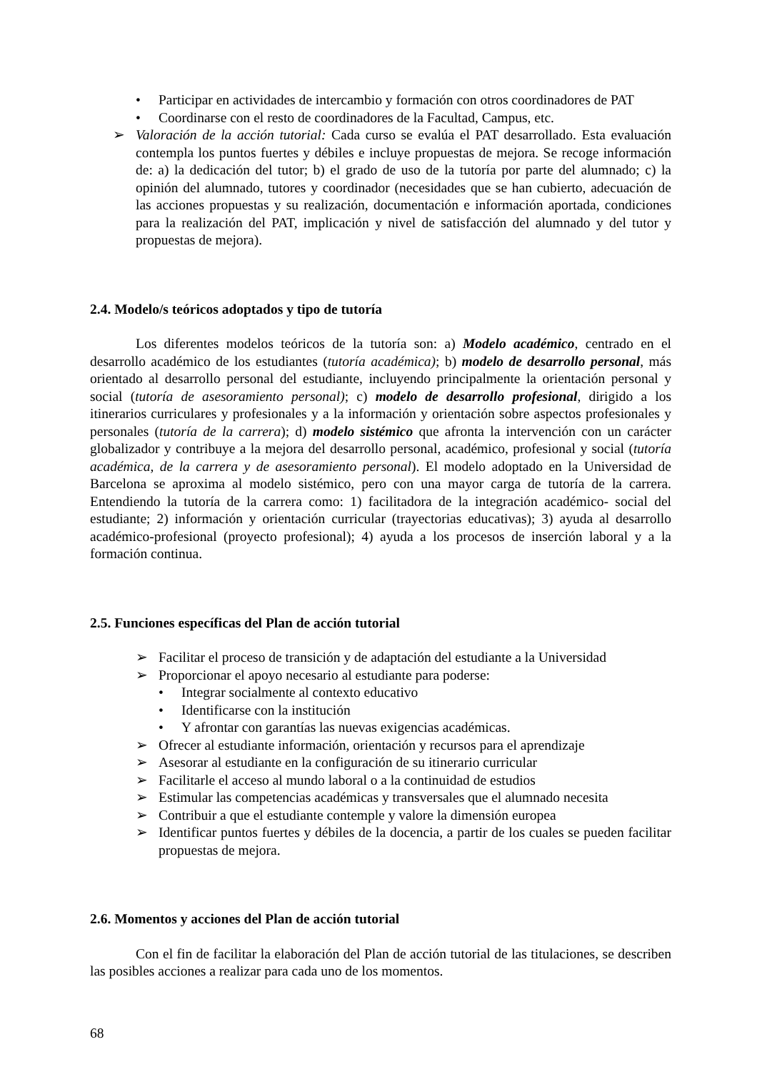• Participar en actividades de intercambio y formación con otros coordinadores de PAT
• Coordinarse con el resto de coordinadores de la Facultad, Campus, etc.
➢ Valoración de la acción tutorial: Cada curso se evalúa el PAT desarrollado. Esta evaluación contempla los puntos fuertes y débiles e incluye propuestas de mejora. Se recoge información de: a) la dedicación del tutor; b) el grado de uso de la tutoría por parte del alumnado; c) la opinión del alumnado, tutores y coordinador (necesidades que se han cubierto, adecuación de las acciones propuestas y su realización, documentación e información aportada, condiciones para la realización del PAT, implicación y nivel de satisfacción del alumnado y del tutor y propuestas de mejora).
2.4. Modelo/s teóricos adoptados y tipo de tutoría
Los diferentes modelos teóricos de la tutoría son: a) Modelo académico, centrado en el desarrollo académico de los estudiantes (tutoría académica); b) modelo de desarrollo personal, más orientado al desarrollo personal del estudiante, incluyendo principalmente la orientación personal y social (tutoría de asesoramiento personal); c) modelo de desarrollo profesional, dirigido a los itinerarios curriculares y profesionales y a la información y orientación sobre aspectos profesionales y personales (tutoría de la carrera); d) modelo sistémico que afronta la intervención con un carácter globalizador y contribuye a la mejora del desarrollo personal, académico, profesional y social (tutoría académica, de la carrera y de asesoramiento personal). El modelo adoptado en la Universidad de Barcelona se aproxima al modelo sistémico, pero con una mayor carga de tutoría de la carrera. Entendiendo la tutoría de la carrera como: 1) facilitadora de la integración académico- social del estudiante; 2) información y orientación curricular (trayectorias educativas); 3) ayuda al desarrollo académico-profesional (proyecto profesional); 4) ayuda a los procesos de inserción laboral y a la formación continua.
2.5. Funciones específicas del Plan de acción tutorial
➢ Facilitar el proceso de transición y de adaptación del estudiante a la Universidad
➢ Proporcionar el apoyo necesario al estudiante para poderse:
• Integrar socialmente al contexto educativo
• Identificarse con la institución
• Y afrontar con garantías las nuevas exigencias académicas.
➢ Ofrecer al estudiante información, orientación y recursos para el aprendizaje
➢ Asesorar al estudiante en la configuración de su itinerario curricular
➢ Facilitarle el acceso al mundo laboral o a la continuidad de estudios
➢ Estimular las competencias académicas y transversales que el alumnado necesita
➢ Contribuir a que el estudiante contemple y valore la dimensión europea
➢ Identificar puntos fuertes y débiles de la docencia, a partir de los cuales se pueden facilitar propuestas de mejora.
2.6. Momentos y acciones del Plan de acción tutorial
Con el fin de facilitar la elaboración del Plan de acción tutorial de las titulaciones, se describen las posibles acciones a realizar para cada uno de los momentos.
68